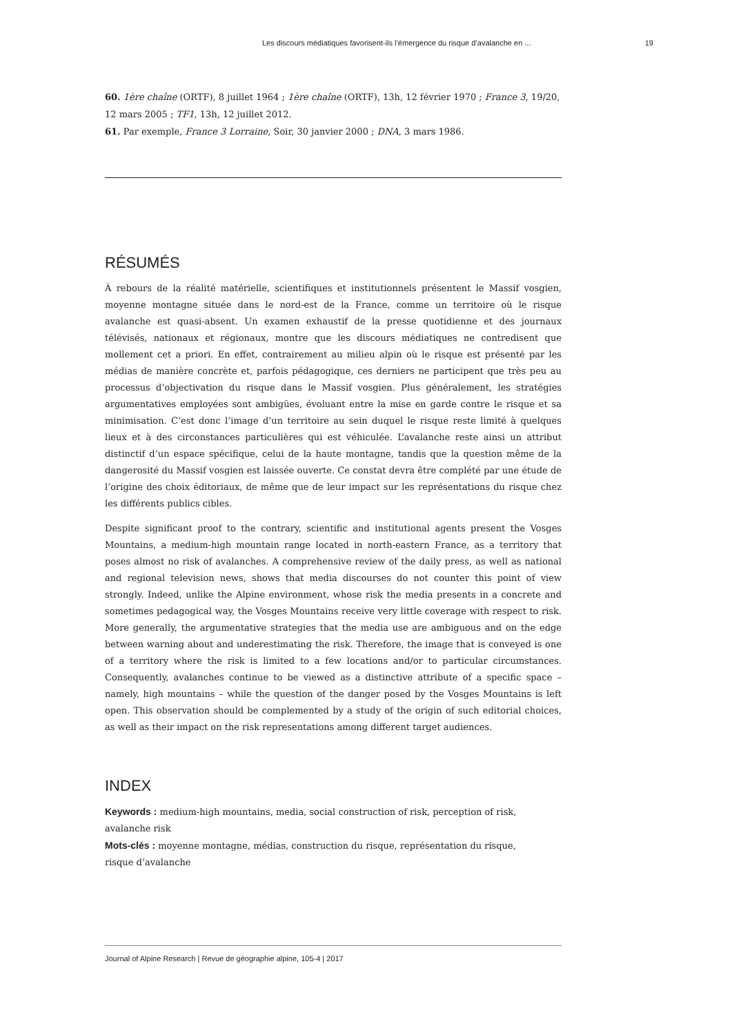Les discours médiatiques favorisent-ils l’émergence du risque d’avalanche en ... 19
60. 1ère chaîne (ORTF), 8 juillet 1964 ; 1ère chaîne (ORTF), 13h, 12 février 1970 ; France 3, 19/20, 12 mars 2005 ; TF1, 13h, 12 juillet 2012.
61. Par exemple, France 3 Lorraine, Soir, 30 janvier 2000 ; DNA, 3 mars 1986.
RÉSUMÉS
À rebours de la réalité matérielle, scientifiques et institutionnels présentent le Massif vosgien, moyenne montagne située dans le nord-est de la France, comme un territoire où le risque avalanche est quasi-absent. Un examen exhaustif de la presse quotidienne et des journaux télévisés, nationaux et régionaux, montre que les discours médiatiques ne contredisent que mollement cet a priori. En effet, contrairement au milieu alpin où le risque est présenté par les médias de manière concrète et, parfois pédagogique, ces derniers ne participent que très peu au processus d’objectivation du risque dans le Massif vosgien. Plus généralement, les stratégies argumentatives employées sont ambigües, évoluant entre la mise en garde contre le risque et sa minimisation. C’est donc l’image d’un territoire au sein duquel le risque reste limité à quelques lieux et à des circonstances particulières qui est véhiculée. L’avalanche reste ainsi un attribut distinctif d’un espace spécifique, celui de la haute montagne, tandis que la question même de la dangerosité du Massif vosgien est laissée ouverte. Ce constat devra être complété par une étude de l’origine des choix éditoriaux, de même que de leur impact sur les représentations du risque chez les différents publics cibles.
Despite significant proof to the contrary, scientific and institutional agents present the Vosges Mountains, a medium-high mountain range located in north-eastern France, as a territory that poses almost no risk of avalanches. A comprehensive review of the daily press, as well as national and regional television news, shows that media discourses do not counter this point of view strongly. Indeed, unlike the Alpine environment, whose risk the media presents in a concrete and sometimes pedagogical way, the Vosges Mountains receive very little coverage with respect to risk. More generally, the argumentative strategies that the media use are ambiguous and on the edge between warning about and underestimating the risk. Therefore, the image that is conveyed is one of a territory where the risk is limited to a few locations and/or to particular circumstances. Consequently, avalanches continue to be viewed as a distinctive attribute of a specific space – namely, high mountains – while the question of the danger posed by the Vosges Mountains is left open. This observation should be complemented by a study of the origin of such editorial choices, as well as their impact on the risk representations among different target audiences.
INDEX
Keywords : medium-high mountains, media, social construction of risk, perception of risk,
avalanche risk
Mots-clés : moyenne montagne, médias, construction du risque, représentation du risque,
risque d’avalanche
Journal of Alpine Research | Revue de géographie alpine, 105-4 | 2017